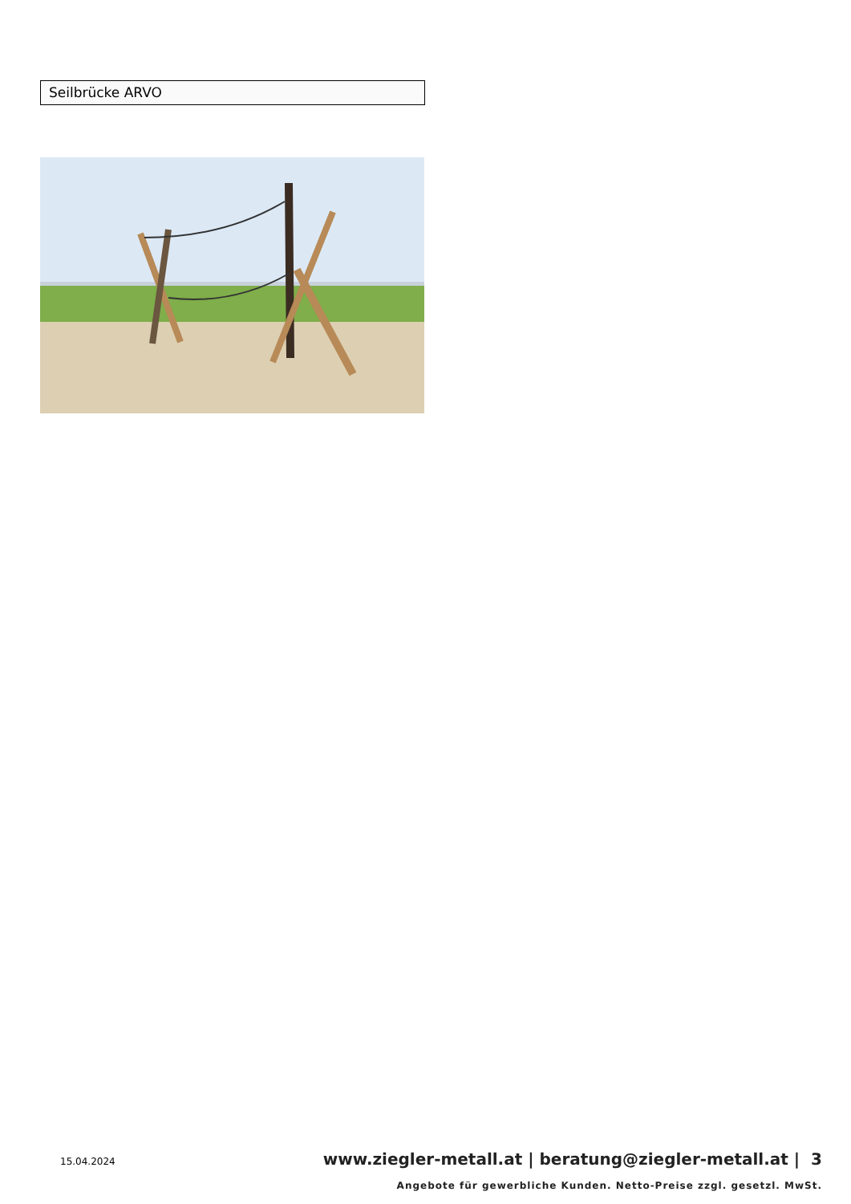Seilbrücke ARVO
15.04.2024
www.ziegler-metall.at | beratung@ziegler-metall.at | 3
Angebote für gewerbliche Kunden. Netto-Preise zzgl. gesetzl. MwSt.